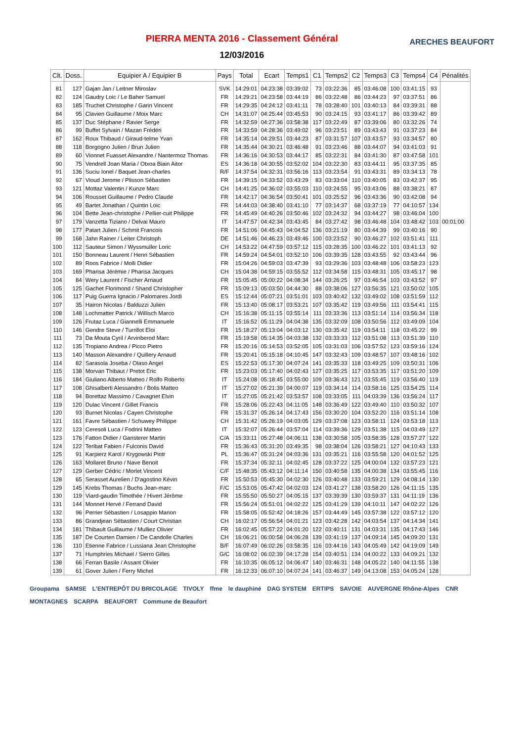PIERRA MENTA 2016 - Classement Général
12/03/2016
ARECHES BEAUFORT
| Clt. | Doss. | Equipier A / Equipier B | Pays | Total | Ecart | Temps1 | C1 | Temps2 | C2 | Temps3 | C3 | Temps4 | C4 | Pénalités |
| --- | --- | --- | --- | --- | --- | --- | --- | --- | --- | --- | --- | --- | --- | --- |
| 81 | 127 | Gajan Jan / Leitner Miroslav | SVK | 14:29:01 | 04:23:38 | 03:39:02 | 73 | 03:22:36 | 85 | 03:46:08 | 100 | 03:41:15 | 93 | |
| 82 | 124 | Gaudry Loic / Le Baher Samuel | FR | 14:29:21 | 04:23:58 | 03:44:19 | 86 | 03:22:48 | 86 | 03:44:23 | 97 | 03:37:51 | 86 | |
| 83 | 185 | Truchet Christophe / Garin Vincent | FR | 14:29:35 | 04:24:12 | 03:41:11 | 78 | 03:28:40 | 101 | 03:40:13 | 84 | 03:39:31 | 88 | |
| 84 | 95 | Clavien Guillaume / Moix Marc | CH | 14:31:07 | 04:25:44 | 03:45:53 | 90 | 03:24:15 | 93 | 03:41:17 | 86 | 03:39:42 | 89 | |
| 85 | 137 | Duc Stéphane / Ravier Serge | FR | 14:32:59 | 04:27:36 | 03:58:38 | 117 | 03:22:49 | 87 | 03:39:06 | 80 | 03:32:26 | 74 | |
| 86 | 99 | Buffet Sylvain / Mazan Frédéri | FR | 14:33:59 | 04:28:36 | 03:49:02 | 96 | 03:23:51 | 89 | 03:43:43 | 91 | 03:37:23 | 84 | |
| 87 | 162 | Roux Thibaud / Giraud-telme Yvan | FR | 14:35:14 | 04:29:51 | 03:44:23 | 87 | 03:31:57 | 107 | 03:43:57 | 93 | 03:34:57 | 80 | |
| 88 | 118 | Borgogno Julien / Brun Julien | FR | 14:35:44 | 04:30:21 | 03:46:48 | 91 | 03:23:46 | 88 | 03:44:07 | 94 | 03:41:03 | 91 | |
| 89 | 60 | Vionnet Fuasset Alexandre / Nantermoz Thomas | FR | 14:36:16 | 04:30:53 | 03:44:17 | 85 | 03:22:31 | 84 | 03:41:30 | 87 | 03:47:58 | 101 | |
| 90 | 75 | Vendrell Joan Maria / Otxoa Biain Aitor | ES | 14:36:18 | 04:30:55 | 03:52:02 | 104 | 03:22:30 | 83 | 03:44:11 | 95 | 03:37:35 | 85 | |
| 91 | 136 | Suciu Ionel / Baquet Jean-charles | R/F | 14:37:54 | 04:32:31 | 03:56:16 | 113 | 03:23:54 | 91 | 03:43:31 | 89 | 03:34:13 | 78 | |
| 92 | 67 | Vioud Jerome / Plisson Sébastien | FR | 14:39:15 | 04:33:52 | 03:43:29 | 83 | 03:33:04 | 110 | 03:40:05 | 83 | 03:42:37 | 95 | |
| 93 | 121 | Mottaz Valentin / Kunze Marc | CH | 14:41:25 | 04:36:02 | 03:55:03 | 110 | 03:24:55 | 95 | 03:43:06 | 88 | 03:38:21 | 87 | |
| 94 | 106 | Rousset Guillaume / Pedro Claude | FR | 14:42:17 | 04:36:54 | 03:50:41 | 101 | 03:25:52 | 96 | 03:43:36 | 90 | 03:42:08 | 94 | |
| 95 | 49 | Bartet Jonathan / Quintin Loic | FR | 14:44:03 | 04:38:40 | 03:41:10 | 77 | 03:14:37 | 68 | 03:37:19 | 77 | 04:10:57 | 134 | |
| 96 | 104 | Bette Jean-christophe / Pellier-cuit Philippe | FR | 14:45:49 | 04:40:26 | 03:50:46 | 102 | 03:24:32 | 94 | 03:44:27 | 98 | 03:46:04 | 100 | |
| 97 | 179 | Vanzetta Tiziano / Delvai Mauro | IT | 14:47:57 | 04:42:34 | 03:43:45 | 84 | 03:27:42 | 98 | 03:46:48 | 104 | 03:48:42 | 103 | 00:01:00 |
| 98 | 177 | Patart Julien / Schmit Francois | FR | 14:51:06 | 04:45:43 | 04:04:52 | 136 | 03:21:19 | 80 | 03:44:39 | 99 | 03:40:16 | 90 | |
| 99 | 168 | Jahn Rainer / Leiter Christoph | DE | 14:51:46 | 04:46:23 | 03:49:46 | 100 | 03:23:52 | 90 | 03:46:27 | 102 | 03:51:41 | 111 | |
| 100 | 112 | Sauteur Simon / Wyssmuller Loric | CH | 14:53:22 | 04:47:59 | 03:57:12 | 115 | 03:28:35 | 100 | 03:46:22 | 101 | 03:41:13 | 92 | |
| 101 | 150 | Bonneau Laurent / Henri Sébastien | FR | 14:59:24 | 04:54:01 | 03:52:10 | 106 | 03:39:35 | 128 | 03:43:55 | 92 | 03:43:44 | 96 | |
| 102 | 89 | Roos Fabrice / Molli Didier | FR | 15:04:26 | 04:59:03 | 03:47:39 | 93 | 03:29:36 | 103 | 03:48:48 | 106 | 03:58:23 | 123 | |
| 103 | 169 | Pharisa Jérémie / Pharisa Jacques | CH | 15:04:38 | 04:59:15 | 03:55:52 | 112 | 03:34:58 | 115 | 03:48:31 | 105 | 03:45:17 | 98 | |
| 104 | 84 | Wery Laurent / Fischer Arnaud | FR | 15:05:45 | 05:00:22 | 04:08:34 | 144 | 03:26:25 | 97 | 03:46:54 | 103 | 03:43:52 | 97 | |
| 105 | 125 | Gachet Florimond / Shand Christopher | FR | 15:09:13 | 05:03:50 | 04:44:30 | 88 | 03:38:06 | 127 | 03:56:35 | 121 | 03:50:02 | 105 | |
| 106 | 117 | Puig Guerra Ignacio / Palomares Jordi | ES | 15:12:44 | 05:07:21 | 03:51:01 | 103 | 03:40:42 | 132 | 03:49:02 | 108 | 03:51:59 | 112 | |
| 107 | 35 | Hairon Nicolas / Balduzzi Julien | FR | 15:13:40 | 05:08:17 | 03:53:21 | 107 | 03:35:42 | 119 | 03:49:56 | 111 | 03:54:41 | 115 | |
| 108 | 148 | Lochmatter Patrick / Willisch Marco | CH | 15:16:38 | 05:11:15 | 03:55:14 | 111 | 03:33:36 | 113 | 03:51:14 | 114 | 03:56:34 | 118 | |
| 109 | 126 | Frutaz Luca / Giannelli Emmanuele | IT | 15:16:52 | 05:11:29 | 04:04:38 | 135 | 03:32:09 | 108 | 03:50:56 | 112 | 03:49:09 | 104 | |
| 110 | 146 | Gendre Steve / Turrillot Eloi | FR | 15:18:27 | 05:13:04 | 04:03:12 | 130 | 03:35:42 | 119 | 03:54:11 | 118 | 03:45:22 | 99 | |
| 111 | 73 | Da Mouta Cyril / Arvinberod Marc | FR | 15:19:58 | 05:14:35 | 04:03:38 | 132 | 03:33:33 | 112 | 03:51:08 | 113 | 03:51:39 | 110 | |
| 112 | 135 | Tropiano Andrea / Picco Pietro | FR | 15:20:16 | 05:14:53 | 03:52:05 | 105 | 03:31:03 | 106 | 03:57:52 | 123 | 03:59:16 | 124 | |
| 113 | 140 | Masson Alexandre / Quillery Arnaud | FR | 15:20:41 | 05:15:18 | 04:10:45 | 147 | 03:32:43 | 109 | 03:48:57 | 107 | 03:48:16 | 102 | |
| 114 | 82 | Sarasola Joseba / Olaso Angel | ES | 15:22:53 | 05:17:30 | 04:07:24 | 141 | 03:35:33 | 118 | 03:49:25 | 109 | 03:50:31 | 106 | |
| 115 | 138 | Morvan Thibaut / Pretot Eric | FR | 15:23:03 | 05:17:40 | 04:02:43 | 127 | 03:35:25 | 117 | 03:53:35 | 117 | 03:51:20 | 109 | |
| 116 | 184 | Giuliano Alberto Matteo / Rolfo Roberto | IT | 15:24:08 | 05:18:45 | 03:55:00 | 109 | 03:36:43 | 121 | 03:55:45 | 119 | 03:56:40 | 119 | |
| 117 | 108 | Ghisalberti Alessandro / Bolis Matteo | IT | 15:27:02 | 05:21:39 | 04:00:07 | 119 | 03:34:14 | 114 | 03:58:16 | 125 | 03:54:25 | 114 | |
| 118 | 94 | Borettaz Massimo / Cavagnet Elvin | IT | 15:27:05 | 05:21:42 | 03:53:57 | 108 | 03:33:05 | 111 | 04:03:39 | 136 | 03:56:24 | 117 | |
| 119 | 120 | Dulac Vincent / Gillet Francis | FR | 15:28:06 | 05:22:43 | 04:11:05 | 148 | 03:36:49 | 122 | 03:49:40 | 110 | 03:50:32 | 107 | |
| 120 | 93 | Burnet Nicolas / Cayen Christophe | FR | 15:31:37 | 05:26:14 | 04:17:43 | 156 | 03:30:20 | 104 | 03:52:20 | 116 | 03:51:14 | 108 | |
| 121 | 161 | Favre Sébastien / Schuwey Philippe | CH | 15:31:42 | 05:26:19 | 04:03:05 | 129 | 03:37:08 | 123 | 03:58:11 | 124 | 03:53:18 | 113 | |
| 122 | 123 | Ceresoli Luca / Fodrini Matteo | IT | 15:32:07 | 05:26:44 | 03:57:04 | 114 | 03:39:36 | 129 | 03:51:38 | 115 | 04:03:49 | 127 | |
| 123 | 176 | Fatton Didier / Gansterer Martin | C/A | 15:33:11 | 05:27:48 | 04:06:11 | 138 | 03:30:58 | 105 | 03:58:35 | 128 | 03:57:27 | 122 | |
| 124 | 122 | Teribat Fabien / Fulconis David | FR | 15:36:43 | 05:31:20 | 03:49:35 | 98 | 03:38:04 | 126 | 03:58:21 | 127 | 04:10:43 | 133 | |
| 125 | 91 | Karpierz Karol / Krygowski Piotr | PL | 15:36:47 | 05:31:24 | 04:03:36 | 131 | 03:35:21 | 116 | 03:55:58 | 120 | 04:01:52 | 125 | |
| 126 | 163 | Mollaret Bruno / Nave Benoit | FR | 15:37:34 | 05:32:11 | 04:02:45 | 128 | 03:37:22 | 125 | 04:00:04 | 132 | 03:57:23 | 121 | |
| 127 | 129 | Gerber Cédric / Morlet Vincent | C/F | 15:48:35 | 05:43:12 | 04:11:14 | 150 | 03:40:58 | 135 | 04:00:38 | 134 | 03:55:45 | 116 | |
| 128 | 65 | Serasset Aurelien / D'agostino Kévin | FR | 15:50:53 | 05:45:30 | 04:02:30 | 126 | 03:40:48 | 133 | 03:59:21 | 129 | 04:08:14 | 130 | |
| 129 | 145 | Krebs Thomas / Buchs Jean-marc | F/C | 15:53:05 | 05:47:42 | 04:02:03 | 124 | 03:41:27 | 138 | 03:58:20 | 126 | 04:11:15 | 135 | |
| 130 | 119 | Viard-gaudin Timothée / Hivert Jérôme | FR | 15:55:50 | 05:50:27 | 04:05:15 | 137 | 03:39:39 | 130 | 03:59:37 | 131 | 04:11:19 | 136 | |
| 131 | 144 | Monnet Hervé / Ferrand David | FR | 15:56:24 | 05:51:01 | 04:02:22 | 125 | 03:41:29 | 139 | 04:10:11 | 147 | 04:02:22 | 126 | |
| 132 | 96 | Perrier Sébastien / Losappio Marion | FR | 15:58:05 | 05:52:42 | 04:18:26 | 157 | 03:44:49 | 145 | 03:57:38 | 122 | 03:57:12 | 120 | |
| 133 | 86 | Grandjean Sébastien / Court Christian | CH | 16:02:17 | 05:56:54 | 04:01:21 | 123 | 03:42:28 | 142 | 04:03:54 | 137 | 04:14:34 | 141 | |
| 134 | 181 | Thibault Guillaume / Mulliez Olivier | FR | 16:02:45 | 05:57:22 | 04:01:20 | 122 | 03:40:11 | 131 | 04:03:31 | 135 | 04:17:43 | 146 | |
| 135 | 187 | De Courten Damien / De Candolle Charles | CH | 16:06:21 | 06:00:58 | 04:06:28 | 139 | 03:41:19 | 137 | 04:09:14 | 145 | 04:09:20 | 131 | |
| 136 | 110 | Etienne Fabrice / Lussiana Jean Christophe | B/F | 16:07:49 | 06:02:26 | 03:58:35 | 116 | 03:44:16 | 143 | 04:05:49 | 142 | 04:19:09 | 149 | |
| 137 | 71 | Humphries Michael / Sierro Gilles | G/C | 16:08:02 | 06:02:39 | 04:17:28 | 154 | 03:40:51 | 134 | 04:00:22 | 133 | 04:09:21 | 132 | |
| 138 | 66 | Ferran Basile / Assant Olivier | FR | 16:10:35 | 06:05:12 | 04:06:47 | 140 | 03:46:31 | 148 | 04:05:22 | 140 | 04:11:55 | 138 | |
| 139 | 61 | Gover Julien / Ferry Michel | FR | 16:12:33 | 06:07:10 | 04:07:24 | 141 | 03:46:37 | 149 | 04:13:08 | 153 | 04:05:24 | 128 | |
Groupama SAMSE L'ENTREPÔT DU BRICOLAGE TIVOLY ffme le dauphiné DAG SYSTEM ERTIPS SAVOIE AUVERGNE Rhône-Alpes CNR MONTAGNES SCARPA BEAUFORT Commune de Beaufort